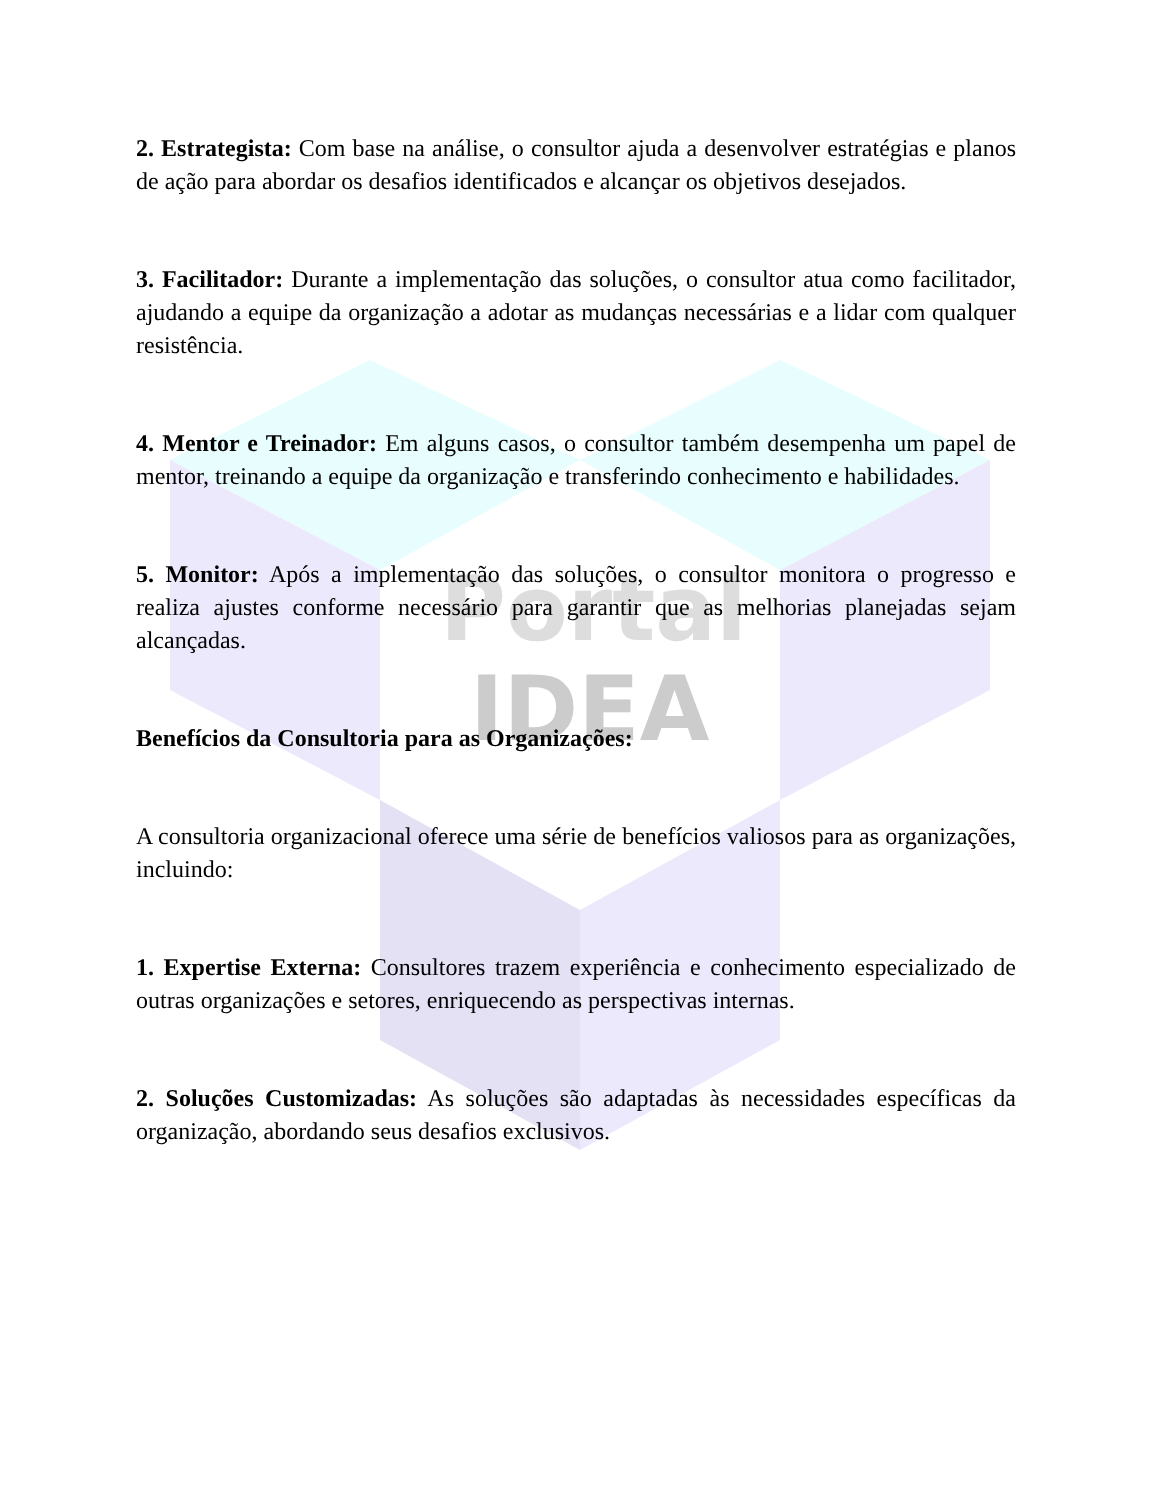Portal
IDEA
2. Estrategista: Com base na análise, o consultor ajuda a desenvolver estratégias e planos de ação para abordar os desafios identificados e alcançar os objetivos desejados.
3. Facilitador: Durante a implementação das soluções, o consultor atua como facilitador, ajudando a equipe da organização a adotar as mudanças necessárias e a lidar com qualquer resistência.
4. Mentor e Treinador: Em alguns casos, o consultor também desempenha um papel de mentor, treinando a equipe da organização e transferindo conhecimento e habilidades.
5. Monitor: Após a implementação das soluções, o consultor monitora o progresso e realiza ajustes conforme necessário para garantir que as melhorias planejadas sejam alcançadas.
Benefícios da Consultoria para as Organizações:
A consultoria organizacional oferece uma série de benefícios valiosos para as organizações, incluindo:
1. Expertise Externa: Consultores trazem experiência e conhecimento especializado de outras organizações e setores, enriquecendo as perspectivas internas.
2. Soluções Customizadas: As soluções são adaptadas às necessidades específicas da organização, abordando seus desafios exclusivos.